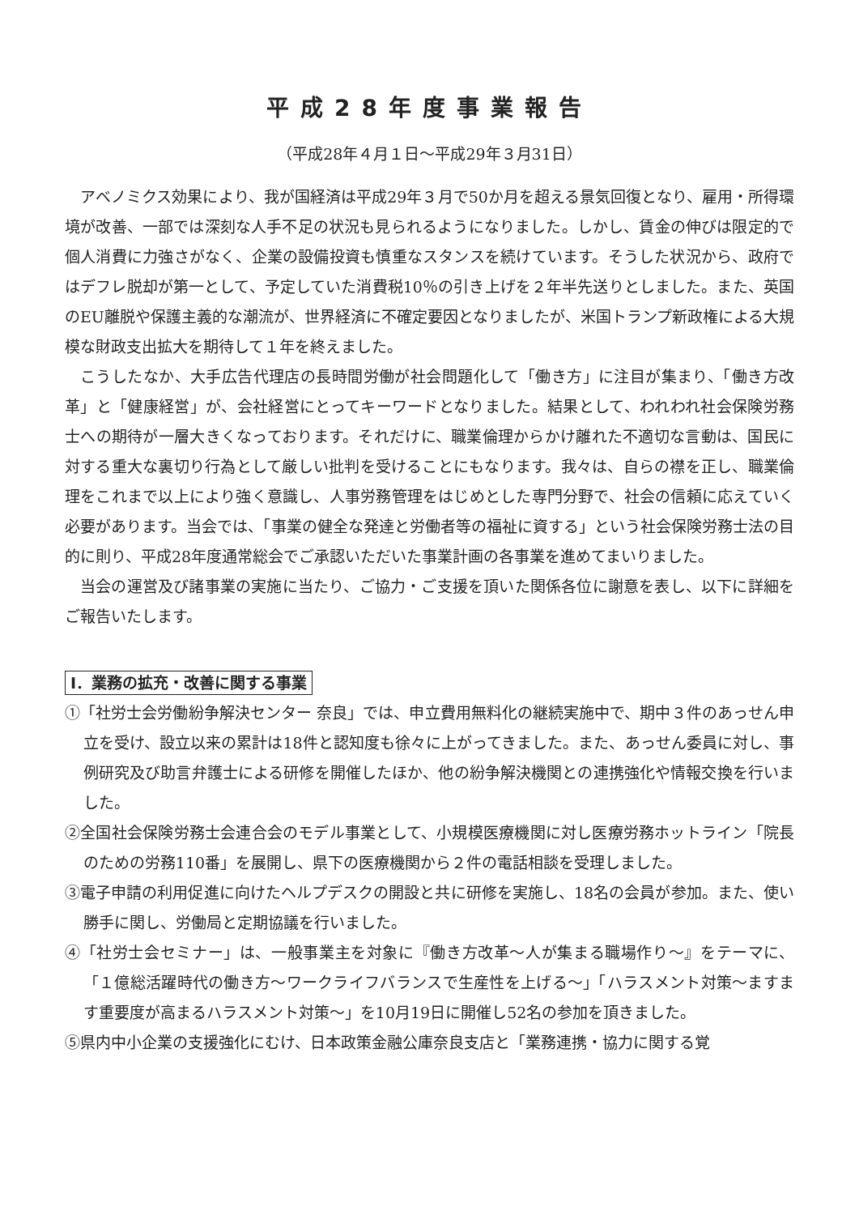平成28年度事業報告
（平成28年４月１日～平成29年３月31日）
アベノミクス効果により、我が国経済は平成29年３月で50か月を超える景気回復となり、雇用・所得環境が改善、一部では深刻な人手不足の状況も見られるようになりました。しかし、賃金の伸びは限定的で個人消費に力強さがなく、企業の設備投資も慎重なスタンスを続けています。そうした状況から、政府ではデフレ脱却が第一として、予定していた消費税10％の引き上げを２年半先送りとしました。また、英国のEU離脱や保護主義的な潮流が、世界経済に不確定要因となりましたが、米国トランプ新政権による大規模な財政支出拡大を期待して１年を終えました。
こうしたなか、大手広告代理店の長時間労働が社会問題化して「働き方」に注目が集まり、「働き方改革」と「健康経営」が、会社経営にとってキーワードとなりました。結果として、われわれ社会保険労務士への期待が一層大きくなっております。それだけに、職業倫理からかけ離れた不適切な言動は、国民に対する重大な裏切り行為として厳しい批判を受けることにもなります。我々は、自らの襟を正し、職業倫理をこれまで以上により強く意識し、人事労務管理をはじめとした専門分野で、社会の信頼に応えていく必要があります。当会では、「事業の健全な発達と労働者等の福祉に資する」という社会保険労務士法の目的に則り、平成28年度通常総会でご承認いただいた事業計画の各事業を進めてまいりました。
当会の運営及び諸事業の実施に当たり、ご協力・ご支援を頂いた関係各位に謝意を表し、以下に詳細をご報告いたします。
Ⅰ．業務の拡充・改善に関する事業
①「社労士会労働紛争解決センター 奈良」では、申立費用無料化の継続実施中で、期中３件のあっせん申立を受け、設立以来の累計は18件と認知度も徐々に上がってきました。また、あっせん委員に対し、事例研究及び助言弁護士による研修を開催したほか、他の紛争解決機関との連携強化や情報交換を行いました。
②全国社会保険労務士会連合会のモデル事業として、小規模医療機関に対し医療労務ホットライン「院長のための労務110番」を展開し、県下の医療機関から２件の電話相談を受理しました。
③電子申請の利用促進に向けたヘルプデスクの開設と共に研修を実施し、18名の会員が参加。また、使い勝手に関し、労働局と定期協議を行いました。
④「社労士会セミナー」は、一般事業主を対象に『働き方改革～人が集まる職場作り～』をテーマに、「１億総活躍時代の働き方～ワークライフバランスで生産性を上げる～」「ハラスメント対策～ますます重要度が高まるハラスメント対策～」を10月19日に開催し52名の参加を頂きました。
⑤県内中小企業の支援強化にむけ、日本政策金融公庫奈良支店と「業務連携・協力に関する覚